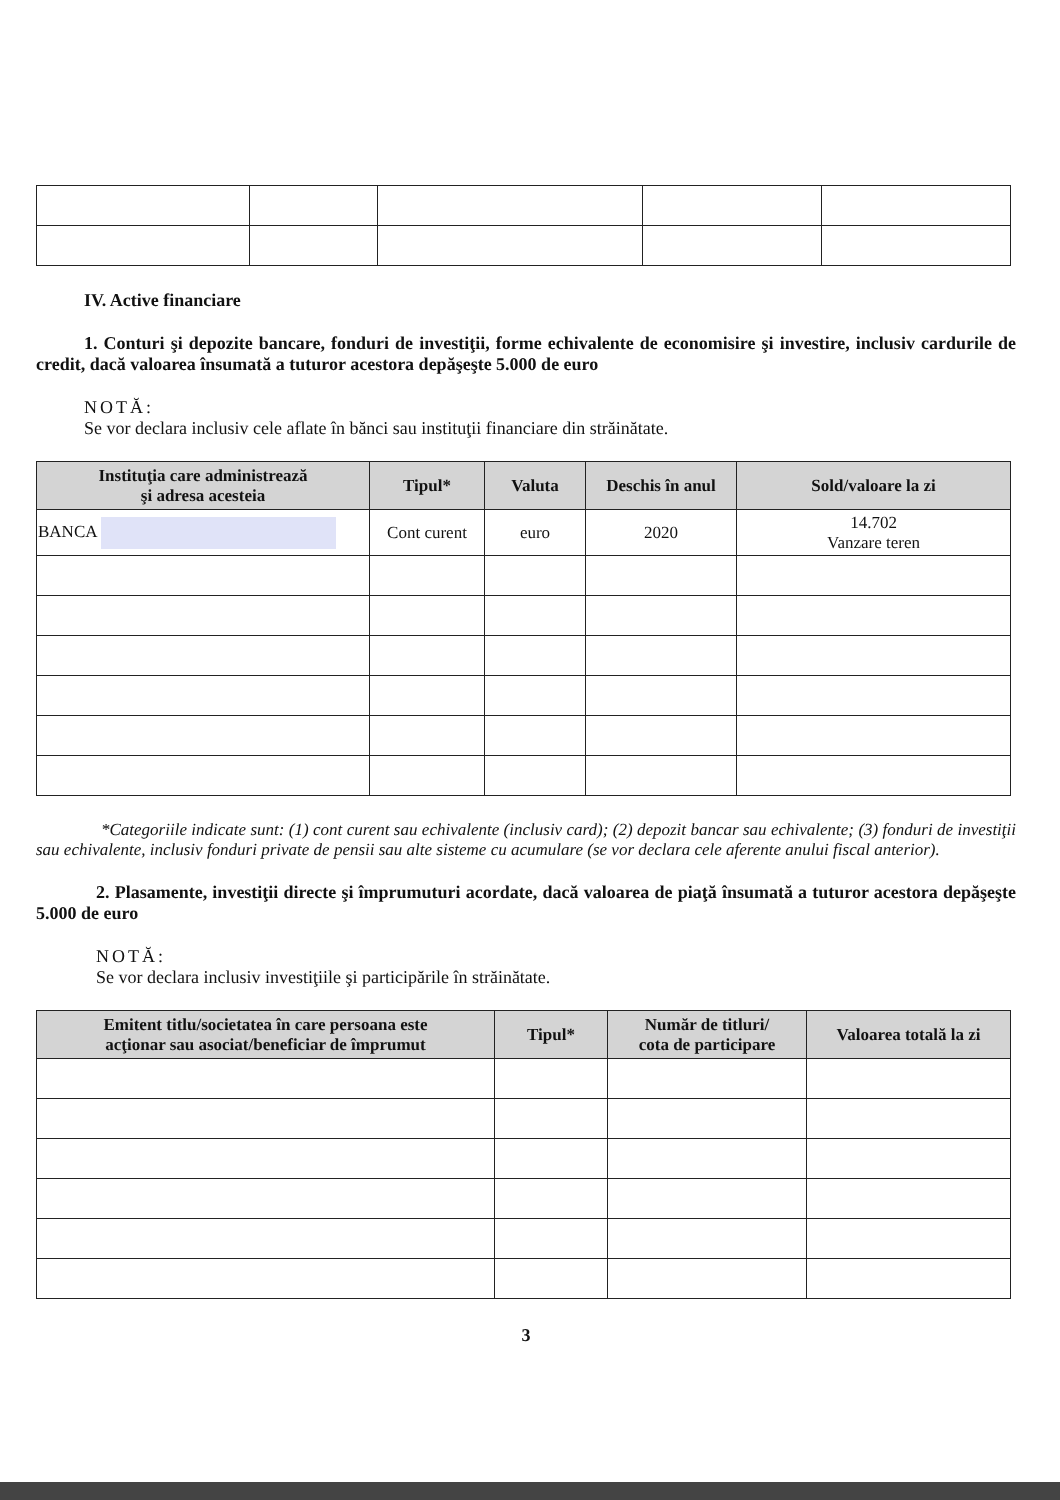IV. Active financiare
1. Conturi şi depozite bancare, fonduri de investiţii, forme echivalente de economisire şi investire, inclusiv cardurile de credit, dacă valoarea însumată a tuturor acestora depăşeşte 5.000 de euro
NOTĂ:
Se vor declara inclusiv cele aflate în bănci sau instituţii financiare din străinătate.
| Instituţia care administrează şi adresa acesteia | Tipul* | Valuta | Deschis în anul | Sold/valoare la zi |
| --- | --- | --- | --- | --- |
| BANCA | Cont curent | euro | 2020 | 14.702 Vanzare teren |
*Categoriile indicate sunt: (1) cont curent sau echivalente (inclusiv card); (2) depozit bancar sau echivalente; (3) fonduri de investiţii sau echivalente, inclusiv fonduri private de pensii sau alte sisteme cu acumulare (se vor declara cele aferente anului fiscal anterior).
2. Plasamente, investiţii directe şi împrumuturi acordate, dacă valoarea de piaţă însumată a tuturor acestora depăşeşte 5.000 de euro
NOTĂ:
Se vor declara inclusiv investiţiile şi participările în străinătate.
| Emitent titlu/societatea în care persoana este acţionar sau asociat/beneficiar de împrumut | Tipul* | Număr de titluri/ cota de participare | Valoarea totală la zi |
| --- | --- | --- | --- |
3